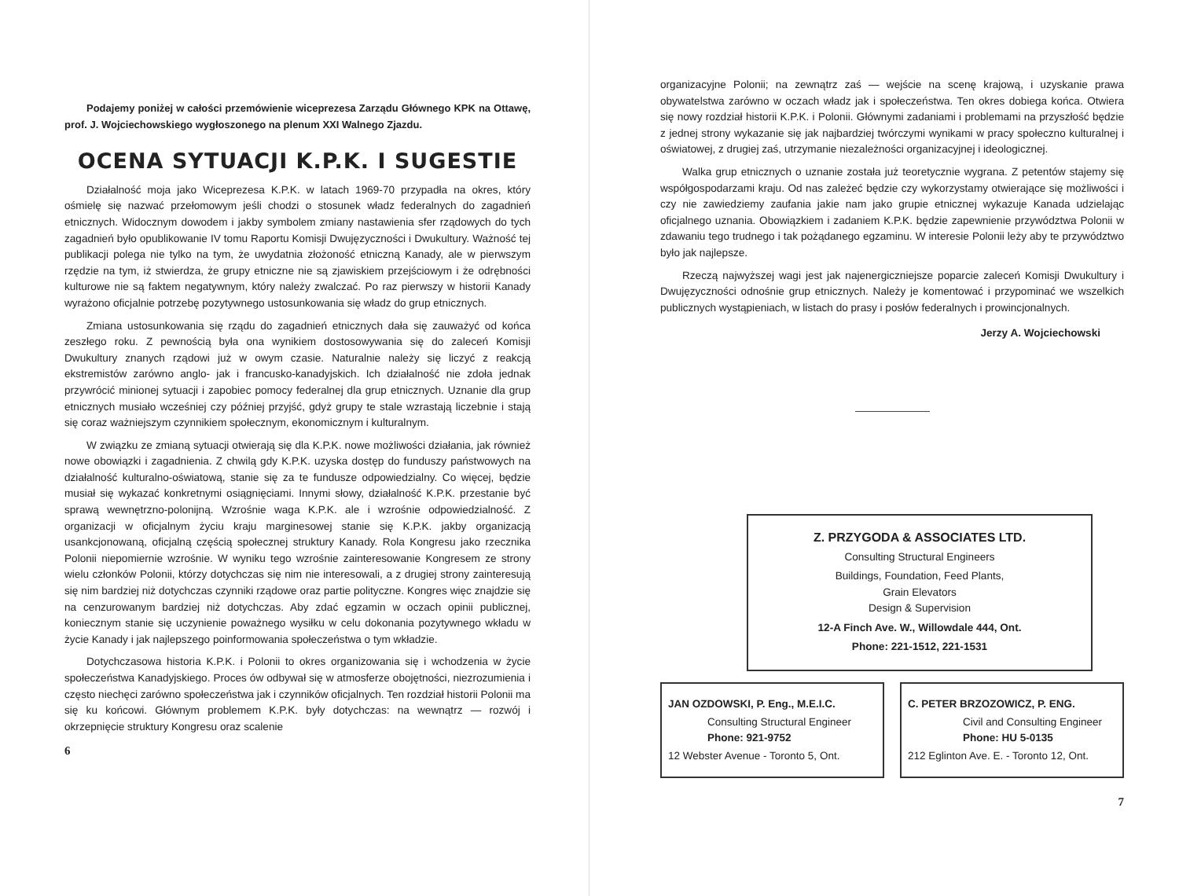Podajemy poniżej w całości przemówienie wiceprezesa Zarządu Głównego KPK na Ottawę, prof. J. Wojciechowskiego wygłoszonego na plenum XXI Walnego Zjazdu.
OCENA SYTUACJI K.P.K. I SUGESTIE
Działalność moja jako Wiceprezesa K.P.K. w latach 1969-70 przypadła na okres, który ośmielę się nazwać przełomowym jeśli chodzi o stosunek władz federalnych do zagadnień etnicznych. Widocznym dowodem i jakby symbolem zmiany nastawienia sfer rządowych do tych zagadnień było opublikowanie IV tomu Raportu Komisji Dwujęzyczności i Dwukultury. Ważność tej publikacji polega nie tylko na tym, że uwydatnia złożoność etniczną Kanady, ale w pierwszym rzędzie na tym, iż stwierdza, że grupy etniczne nie są zjawiskiem przejściowym i że odrębności kulturowe nie są faktem negatywnym, który należy zwalczać. Po raz pierwszy w historii Kanady wyrażono oficjalnie potrzebę pozytywnego ustosunkowania się władz do grup etnicznych.
Zmiana ustosunkowania się rządu do zagadnień etnicznych dała się zauważyć od końca zeszłego roku. Z pewnością była ona wynikiem dostosowywania się do zaleceń Komisji Dwukultury znanych rządowi już w owym czasie. Naturalnie należy się liczyć z reakcją ekstremistów zarówno anglo- jak i francusko-kanadyjskich. Ich działalność nie zdoła jednak przywrócić minionej sytuacji i zapobiec pomocy federalnej dla grup etnicznych. Uznanie dla grup etnicznych musiało wcześniej czy później przyjść, gdyż grupy te stale wzrastają liczebnie i stają się coraz ważniejszym czynnikiem społecznym, ekonomicznym i kulturalnym.
W związku ze zmianą sytuacji otwierają się dla K.P.K. nowe możliwości działania, jak również nowe obowiązki i zagadnienia. Z chwilą gdy K.P.K. uzyska dostęp do funduszy państwowych na działalność kulturalno-oświatową, stanie się za te fundusze odpowiedzialny. Co więcej, będzie musiał się wykazać konkretnymi osiągnięciami. Innymi słowy, działalność K.P.K. przestanie być sprawą wewnętrzno-polonijną. Wzrośnie waga K.P.K. ale i wzrośnie odpowiedzialność. Z organizacji w oficjalnym życiu kraju marginesowej stanie się K.P.K. jakby organizacją usankcjonowaną, oficjalną częścią społecznej struktury Kanady. Rola Kongresu jako rzecznika Polonii niepomiernie wzrośnie. W wyniku tego wzrośnie zainteresowanie Kongresem ze strony wielu członków Polonii, którzy dotychczas się nim nie interesowali, a z drugiej strony zainteresują się nim bardziej niż dotychczas czynniki rządowe oraz partie polityczne. Kongres więc znajdzie się na cenzurowanym bardziej niż dotychczas. Aby zdać egzamin w oczach opinii publicznej, koniecznym stanie się uczynienie poważnego wysiłku w celu dokonania pozytywnego wkładu w życie Kanady i jak najlepszego poinformowania społeczeństwa o tym wkładzie.
Dotychczasowa historia K.P.K. i Polonii to okres organizowania się i wchodzenia w życie społeczeństwa Kanadyjskiego. Proces ów odbywał się w atmosferze obojętności, niezrozumienia i często niechęci zarówno społeczeństwa jak i czynników oficjalnych. Ten rozdział historii Polonii ma się ku końcowi. Głównym problemem K.P.K. były dotychczas: na wewnątrz — rozwój i okrzepnięcie struktury Kongresu oraz scalenie
6
organizacyjne Polonii; na zewnątrz zaś — wejście na scenę krajową, i uzyskanie prawa obywatelstwa zarówno w oczach władz jak i społeczeństwa. Ten okres dobiega końca. Otwiera się nowy rozdział historii K.P.K. i Polonii. Głównymi zadaniami i problemami na przyszłość będzie z jednej strony wykazanie się jak najbardziej twórczymi wynikami w pracy społeczno kulturalnej i oświatowej, z drugiej zaś, utrzymanie niezależności organizacyjnej i ideologicznej.
Walka grup etnicznych o uznanie została już teoretycznie wygrana. Z petentów stajemy się współgospodarzami kraju. Od nas zależeć będzie czy wykorzystamy otwierające się możliwości i czy nie zawiedziemy zaufania jakie nam jako grupie etnicznej wykazuje Kanada udzielając oficjalnego uznania. Obowiązkiem i zadaniem K.P.K. będzie zapewnienie przywództwa Polonii w zdawaniu tego trudnego i tak pożądanego egzaminu. W interesie Polonii leży aby te przywództwo było jak najlepsze.
Rzeczą najwyższej wagi jest jak najenergiczniejsze poparcie zaleceń Komisji Dwukultury i Dwujęzyczności odnośnie grup etnicznych. Należy je komentować i przypominać we wszelkich publicznych wystąpieniach, w listach do prasy i posłów federalnych i prowincjonalnych.
Jerzy A. Wojciechowski
Z. PRZYGODA & ASSOCIATES LTD.
Consulting Structural Engineers
Buildings, Foundation, Feed Plants,
Grain Elevators
Design & Supervision
12-A Finch Ave. W., Willowdale 444, Ont.
Phone: 221-1512, 221-1531
JAN OZDOWSKI, P. Eng., M.E.I.C.
Consulting Structural Engineer
Phone: 921-9752
12 Webster Avenue - Toronto 5, Ont.
C. PETER BRZOZOWICZ, P. ENG.
Civil and Consulting Engineer
Phone: HU 5-0135
212 Eglinton Ave. E. - Toronto 12, Ont.
7